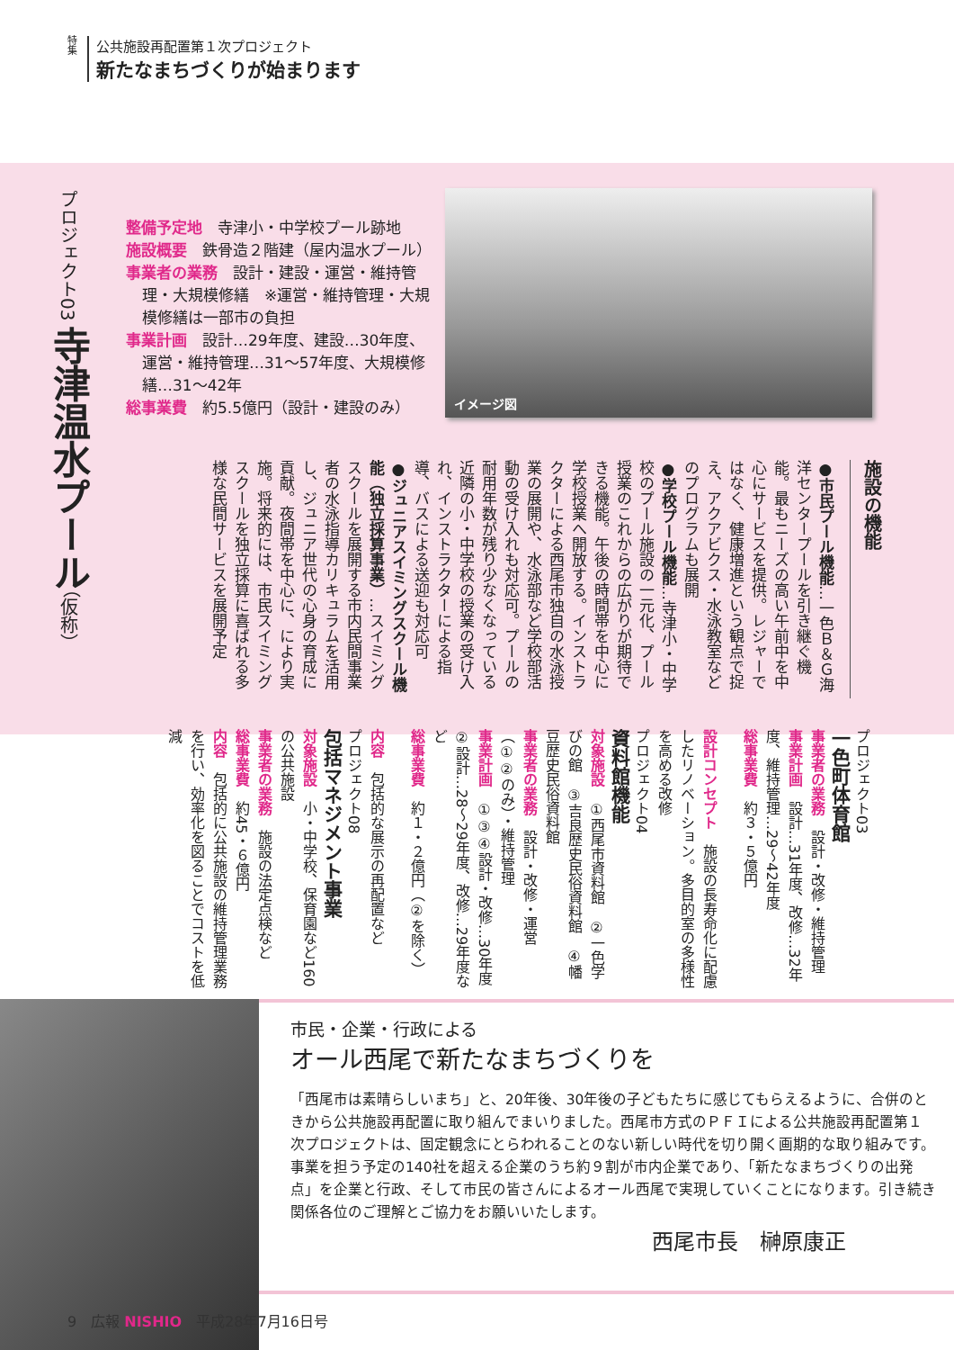特集
公共施設再配置第１次プロジェクト
新たなまちづくりが始まります
プロジェクト03 寺津温水プール（仮称）
整備予定地　寺津小・中学校プール跡地
施設概要　鉄骨造２階建（屋内温水プール）
事業者の業務　設計・建設・運営・維持管理・大規模修繕　※運営・維持管理・大規模修繕は一部市の負担
事業計画　設計…29年度、建設…30年度、運営・維持管理…31～57年度、大規模修繕…31～42年
総事業費　約5.5億円（設計・建設のみ）
イメージ図
施設の機能
●市民プール機能…一色Ｂ＆Ｇ海洋センタープールを引き継ぐ機能。最もニーズの高い午前中を中心にサービスを提供。レジャーではなく、健康増進という観点で捉え、アクアビクス・水泳教室などのプログラムも展開
●学校プール機能…寺津小・中学校のプール施設の一元化、プール授業のこれからの広がりが期待できる機能。午後の時間帯を中心に学校授業へ開放する。インストラクターによる西尾市独自の水泳授業の展開や、水泳部など学校部活動の受け入れも対応可。プールの耐用年数が残り少なくなっている近隣の小・中学校の授業の受け入れ、インストラクターによる指導、バスによる送迎も対応可
●ジュニアスイミングスクール機能（独立採算事業）…スイミングスクールを展開する市内民間事業者の水泳指導カリキュラムを活用し、ジュニア世代の心身の育成に貢献。夜間帯を中心に、により実施。将来的には、市民スイミングスクールを独立採算に喜ばれる多様な民間サービスを展開予定
プロジェクト03
一色町体育館
事業者の業務　設計・改修・維持管理
事業計画　設計…31年度、改修…32年度、維持管理…29～42年度
総事業費　約３・５億円
設計コンセプト　施設の長寿命化に配慮したリノベーション。多目的室の多様性を高める改修
プロジェクト04
資料館機能
対象施設　①西尾市資料館　②一色学びの館　③吉良歴史民俗資料館　④幡豆歴史民俗資料館
事業者の業務　設計・改修・運営（①②のみ）・維持管理
事業計画　①③④設計・改修…30年度　②設計…28～29年度、改修…29年度など
総事業費　約１・２億円（②を除く）
内容　包括的な展示の再配置など
プロジェクト08
包括マネジメント事業
対象施設　小・中学校、保育園など160の公共施設
事業者の業務　施設の法定点検など
総事業費　約45・６億円
内容　包括的に公共施設の維持管理業務を行い、効率化を図ることでコストを低減
市民・企業・行政による
オール西尾で新たなまちづくりを
「西尾市は素晴らしいまち」と、20年後、30年後の子どもたちに感じてもらえるように、合併のときから公共施設再配置に取り組んでまいりました。西尾市方式のＰＦＩによる公共施設再配置第１次プロジェクトは、固定観念にとらわれることのない新しい時代を切り開く画期的な取り組みです。事業を担う予定の140社を超える企業のうち約９割が市内企業であり、「新たなまちづくりの出発点」を企業と行政、そして市民の皆さんによるオール西尾で実現していくことになります。引き続き関係各位のご理解とご協力をお願いいたします。
西尾市長　榊原康正
9　広報 NISHIO　平成28年7月16日号